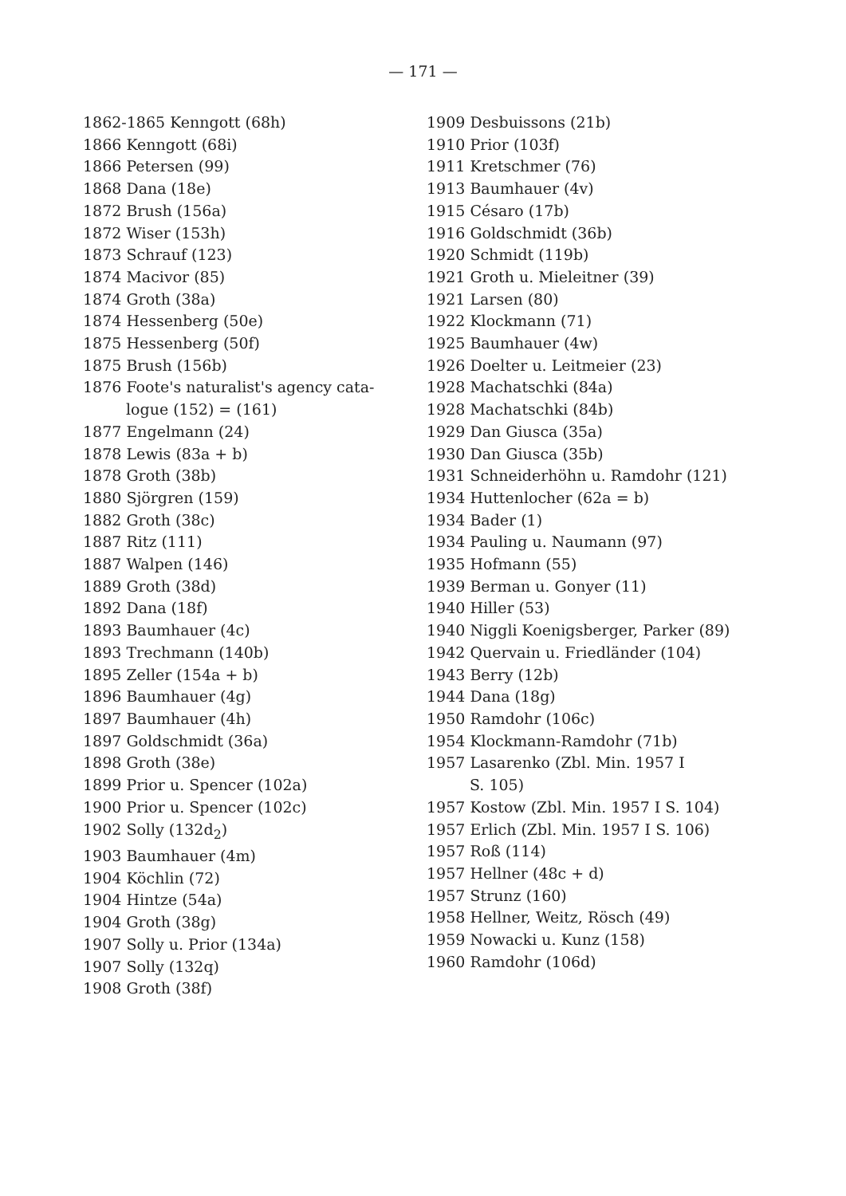— 171 —
1862-1865 Kenngott (68h)
1866 Kenngott (68i)
1866 Petersen (99)
1868 Dana (18e)
1872 Brush (156a)
1872 Wiser (153h)
1873 Schrauf (123)
1874 Macivor (85)
1874 Groth (38a)
1874 Hessenberg (50e)
1875 Hessenberg (50f)
1875 Brush (156b)
1876 Foote's naturalist's agency cata-
logue (152) = (161)
1877 Engelmann (24)
1878 Lewis (83a + b)
1878 Groth (38b)
1880 Sjörgren (159)
1882 Groth (38c)
1887 Ritz (111)
1887 Walpen (146)
1889 Groth (38d)
1892 Dana (18f)
1893 Baumhauer (4c)
1893 Trechmann (140b)
1895 Zeller (154a + b)
1896 Baumhauer (4g)
1897 Baumhauer (4h)
1897 Goldschmidt (36a)
1898 Groth (38e)
1899 Prior u. Spencer (102a)
1900 Prior u. Spencer (102c)
1902 Solly (132d<sub>2</sub>)
1903 Baumhauer (4m)
1904 Köchlin (72)
1904 Hintze (54a)
1904 Groth (38g)
1907 Solly u. Prior (134a)
1907 Solly (132q)
1908 Groth (38f)
1909 Desbuissons (21b)
1910 Prior (103f)
1911 Kretschmer (76)
1913 Baumhauer (4v)
1915 Césaro (17b)
1916 Goldschmidt (36b)
1920 Schmidt (119b)
1921 Groth u. Mieleitner (39)
1921 Larsen (80)
1922 Klockmann (71)
1925 Baumhauer (4w)
1926 Doelter u. Leitmeier (23)
1928 Machatschki (84a)
1928 Machatschki (84b)
1929 Dan Giusca (35a)
1930 Dan Giusca (35b)
1931 Schneiderhöhn u. Ramdohr (121)
1934 Huttenlocher (62a = b)
1934 Bader (1)
1934 Pauling u. Naumann (97)
1935 Hofmann (55)
1939 Berman u. Gonyer (11)
1940 Hiller (53)
1940 Niggli Koenigsberger, Parker (89)
1942 Quervain u. Friedländer (104)
1943 Berry (12b)
1944 Dana (18g)
1950 Ramdohr (106c)
1954 Klockmann-Ramdohr (71b)
1957 Lasarenko (Zbl. Min. 1957 I
S. 105)
1957 Kostow (Zbl. Min. 1957 I S. 104)
1957 Erlich (Zbl. Min. 1957 I S. 106)
1957 Roß (114)
1957 Hellner (48c + d)
1957 Strunz (160)
1958 Hellner, Weitz, Rösch (49)
1959 Nowacki u. Kunz (158)
1960 Ramdohr (106d)